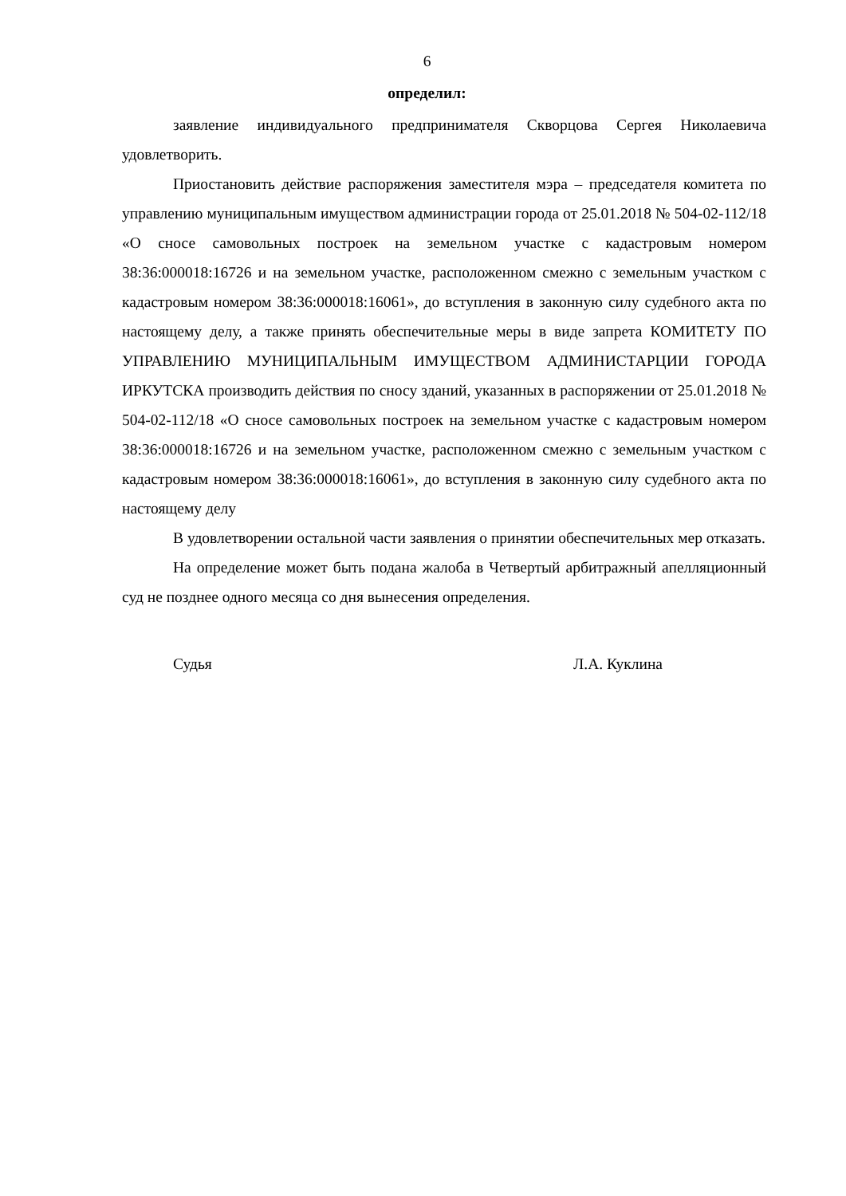6
определил:
заявление индивидуального предпринимателя Скворцова Сергея Николаевича удовлетворить.
Приостановить действие распоряжения заместителя мэра – председателя комитета по управлению муниципальным имуществом администрации города от 25.01.2018 № 504-02-112/18 «О сносе самовольных построек на земельном участке с кадастровым номером 38:36:000018:16726 и на земельном участке, расположенном смежно с земельным участком с кадастровым номером 38:36:000018:16061», до вступления в законную силу судебного акта по настоящему делу, а также принять обеспечительные меры в виде запрета КОМИТЕТУ ПО УПРАВЛЕНИЮ МУНИЦИПАЛЬНЫМ ИМУЩЕСТВОМ АДМИНИСТАРЦИИ ГОРОДА ИРКУТСКА производить действия по сносу зданий, указанных в распоряжении от 25.01.2018 № 504-02-112/18 «О сносе самовольных построек на земельном участке с кадастровым номером 38:36:000018:16726 и на земельном участке, расположенном смежно с земельным участком с кадастровым номером 38:36:000018:16061», до вступления в законную силу судебного акта по настоящему делу
В удовлетворении остальной части заявления о принятии обеспечительных мер отказать.
На определение может быть подана жалоба в Четвертый арбитражный апелляционный суд не позднее одного месяца со дня вынесения определения.
Судья Л.А. Куклина